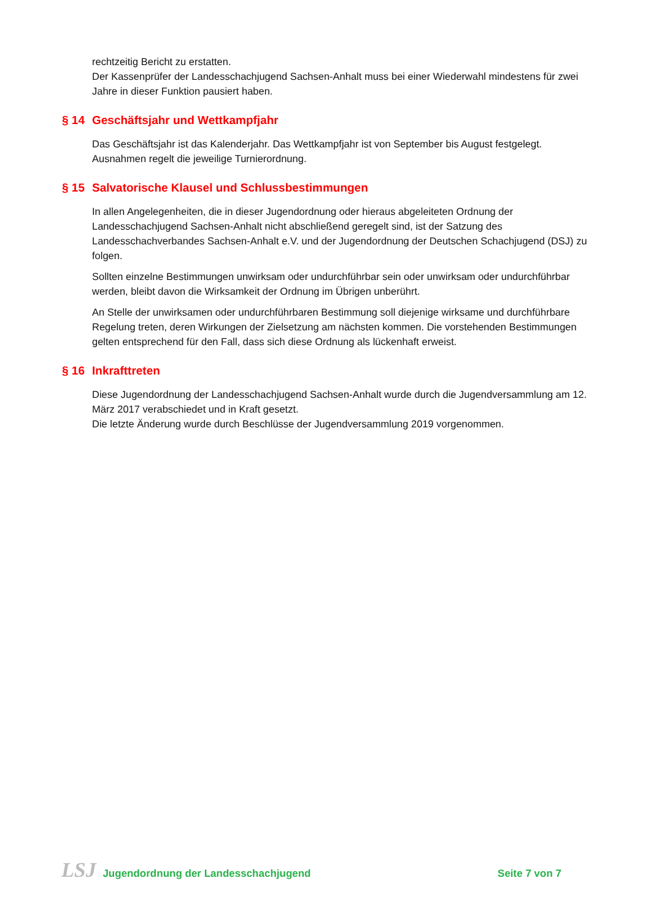rechtzeitig Bericht zu erstatten.
Der Kassenprüfer der Landesschachjugend Sachsen-Anhalt muss bei einer Wiederwahl mindestens für zwei Jahre in dieser Funktion pausiert haben.
§ 14 Geschäftsjahr und Wettkampfjahr
Das Geschäftsjahr ist das Kalenderjahr. Das Wettkampfjahr ist von September bis August festgelegt. Ausnahmen regelt die jeweilige Turnierordnung.
§ 15 Salvatorische Klausel und Schlussbestimmungen
In allen Angelegenheiten, die in dieser Jugendordnung oder hieraus abgeleiteten Ordnung der Landesschachjugend Sachsen-Anhalt nicht abschließend geregelt sind, ist der Satzung des Landesschachverbandes Sachsen-Anhalt e.V. und der Jugendordnung der Deutschen Schachjugend (DSJ) zu folgen.
Sollten einzelne Bestimmungen unwirksam oder undurchführbar sein oder unwirksam oder undurchführbar werden, bleibt davon die Wirksamkeit der Ordnung im Übrigen unberührt.
An Stelle der unwirksamen oder undurchführbaren Bestimmung soll diejenige wirksame und durchführbare Regelung treten, deren Wirkungen der Zielsetzung am nächsten kommen. Die vorstehenden Bestimmungen gelten entsprechend für den Fall, dass sich diese Ordnung als lückenhaft erweist.
§ 16 Inkrafttreten
Diese Jugendordnung der Landesschachjugend Sachsen-Anhalt wurde durch die Jugendversammlung am 12. März 2017 verabschiedet und in Kraft gesetzt.
Die letzte Änderung wurde durch Beschlüsse der Jugendversammlung 2019 vorgenommen.
LSJ Jugendordnung der Landesschachjugend
Seite 7 von 7